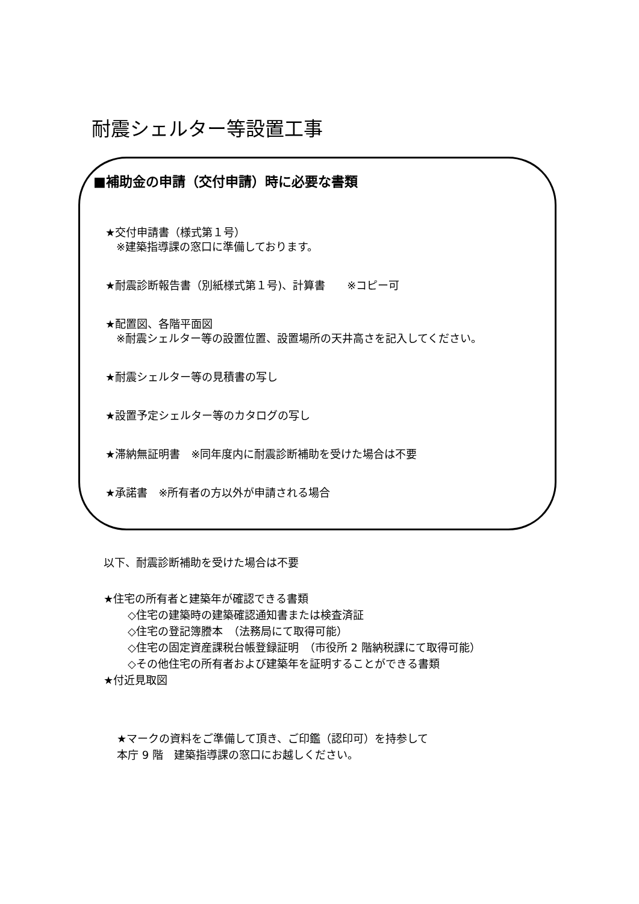耐震シェルター等設置工事
■補助金の申請（交付申請）時に必要な書類
★交付申請書（様式第１号）
　※建築指導課の窓口に準備しております。
★耐震診断報告書（別紙様式第１号)、計算書　　※コピー可
★配置図、各階平面図
　※耐震シェルター等の設置位置、設置場所の天井高さを記入してください。
★耐震シェルター等の見積書の写し
★設置予定シェルター等のカタログの写し
★滞納無証明書　※同年度内に耐震診断補助を受けた場合は不要
★承諾書　※所有者の方以外が申請される場合
以下、耐震診断補助を受けた場合は不要
★住宅の所有者と建築年が確認できる書類
◇住宅の建築時の建築確認通知書または検査済証
◇住宅の登記簿謄本　（法務局にて取得可能）
◇住宅の固定資産課税台帳登録証明　（市役所 2 階納税課にて取得可能）
◇その他住宅の所有者および建築年を証明することができる書類
★付近見取図
★マークの資料をご準備して頂き、ご印鑑（認印可）を持参して
本庁 9 階　建築指導課の窓口にお越しください。